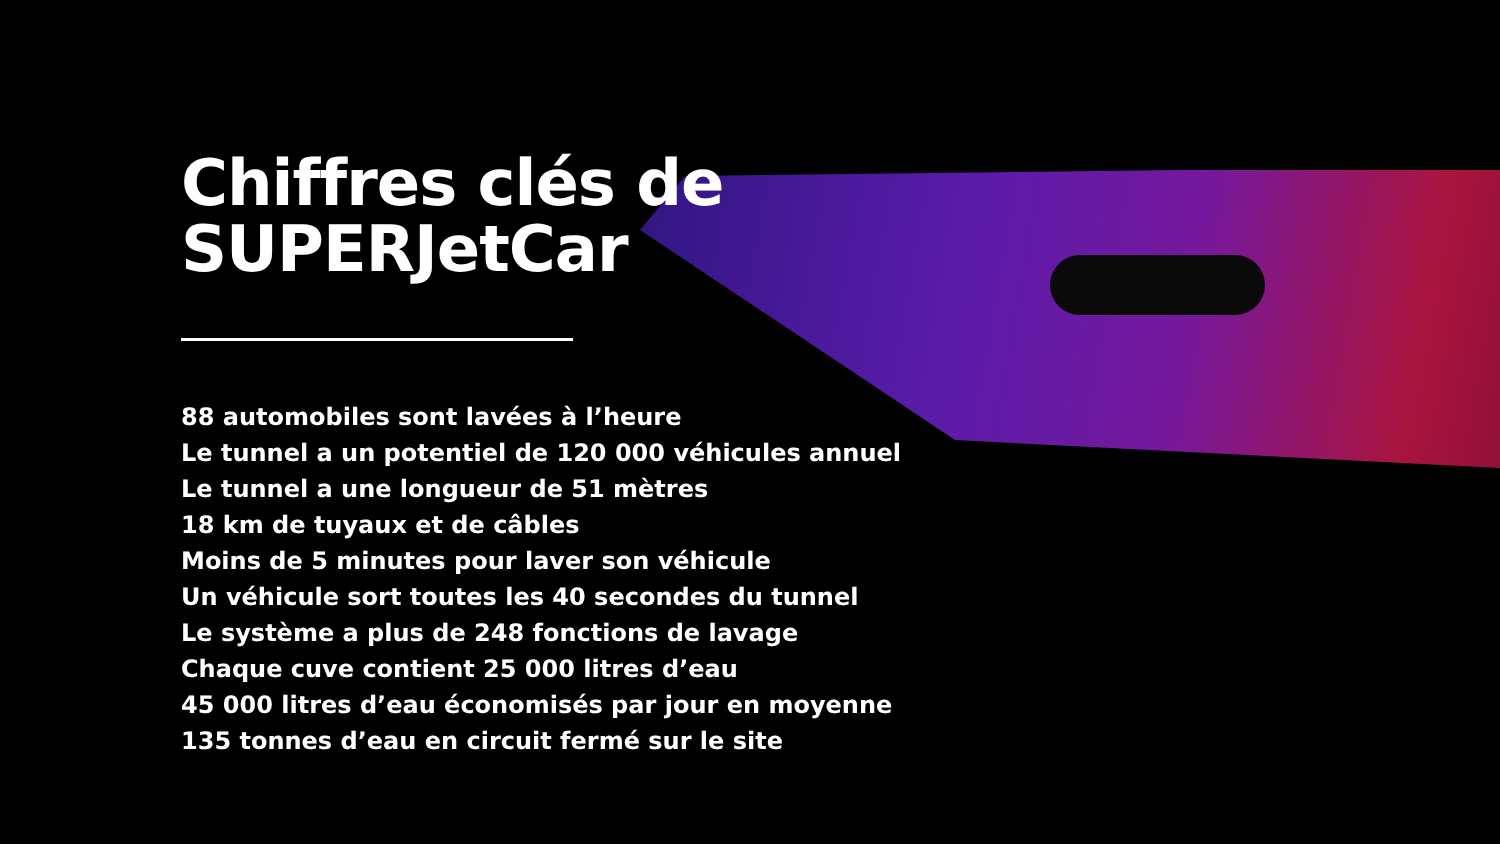Chiffres clés de
SUPERJetCar
88 automobiles sont lavées à l’heure
Le tunnel a un potentiel de 120 000 véhicules annuel
Le tunnel a une longueur de 51 mètres
18 km de tuyaux et de câbles
Moins de 5 minutes pour laver son véhicule
Un véhicule sort toutes les 40 secondes du tunnel
Le système a plus de 248 fonctions de lavage
Chaque cuve contient 25 000 litres d’eau
45 000 litres d’eau économisés par jour en moyenne
135 tonnes d’eau en circuit fermé sur le site